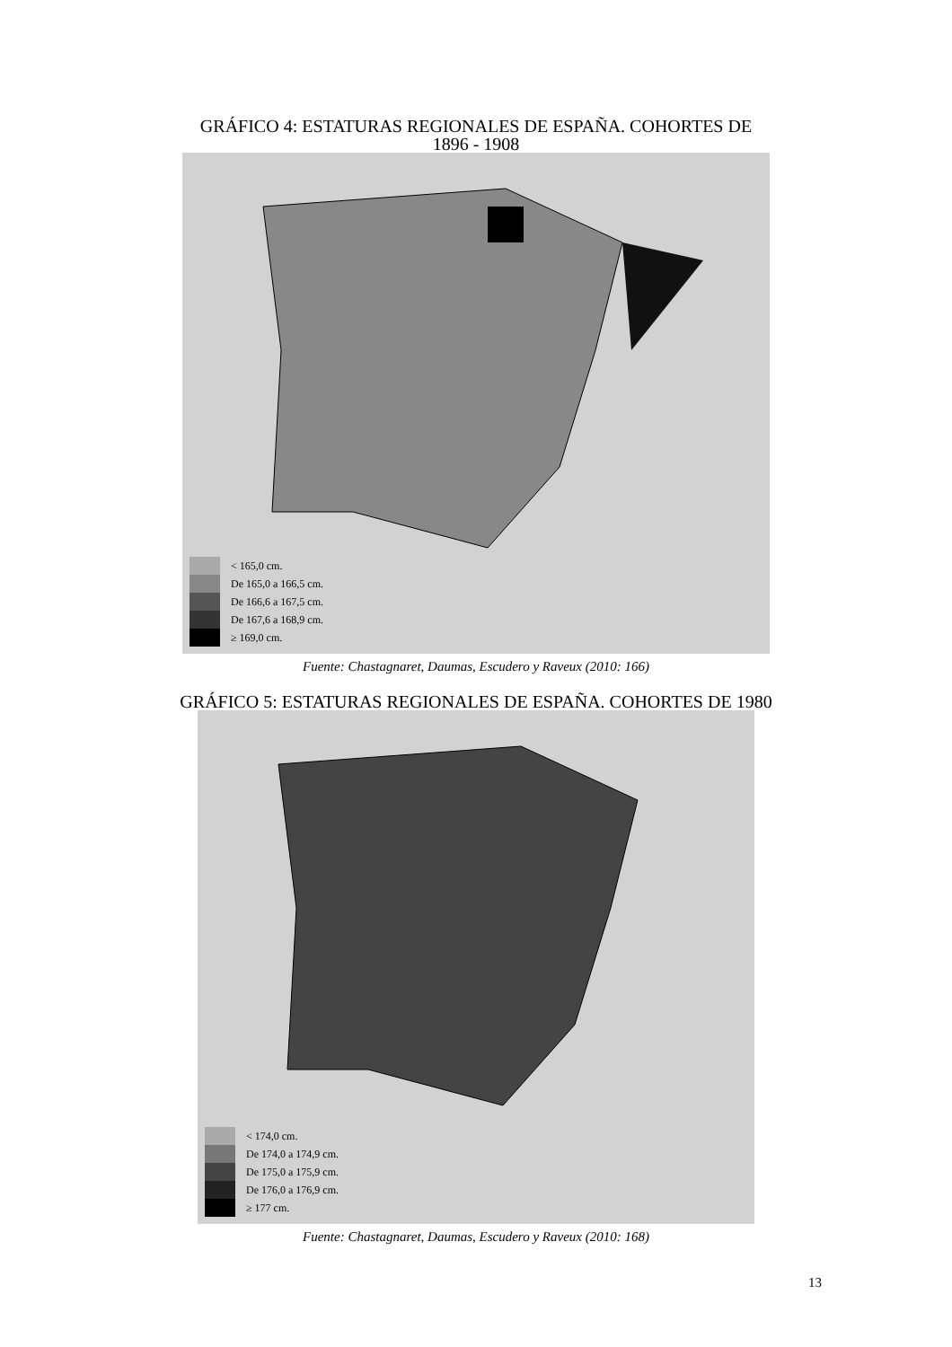GRÁFICO 4: ESTATURAS REGIONALES DE ESPAÑA. COHORTES DE
1896 - 1908
< 165,0 cm.
De 165,0 a 166,5 cm.
De 166,6 a 167,5 cm.
De 167,6 a 168,9 cm.
≥ 169,0 cm.
Fuente: Chastagnaret, Daumas, Escudero y Raveux (2010: 166)
GRÁFICO 5: ESTATURAS REGIONALES DE ESPAÑA. COHORTES DE 1980
< 174,0 cm.
De 174,0 a 174,9 cm.
De 175,0 a 175,9 cm.
De 176,0 a 176,9 cm.
≥ 177 cm.
Fuente: Chastagnaret, Daumas, Escudero y Raveux (2010: 168)
13